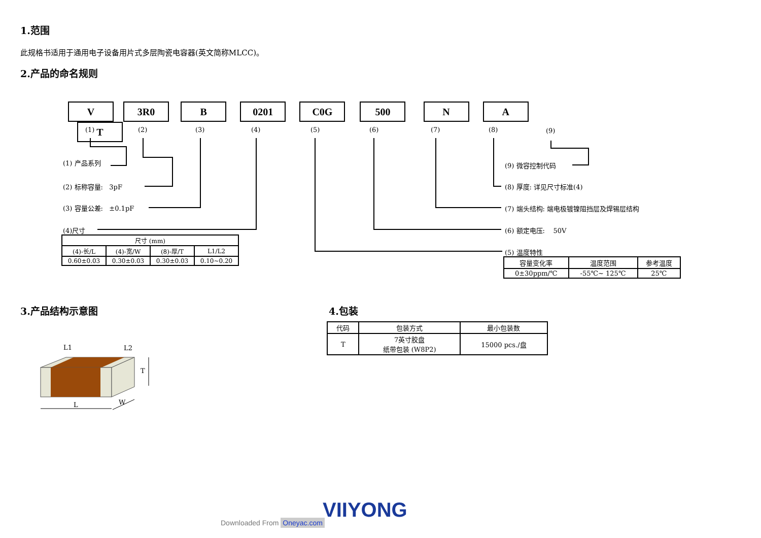1.范围
此规格书适用于通用电子设备用片式多层陶瓷电容器(英文简称MLCC)。
2.产品的命名规则
V 3R0 B 0201 C0G 500 N A T
(1) (2) (3) (4) (5) (6) (7) (8) (9)
(1) 产品系列
(2) 标称容量: 3pF
(3) 容量公差: ±0.1pF
(4)尺寸
| 尺寸 (mm) | | | |
| --- | --- | --- | --- |
| (4)-长/L | (4)-宽/W | (8)-厚/T | L1/L2 |
| 0.60±0.03 | 0.30±0.03 | 0.30±0.03 | 0.10~0.20 |
(9) 微容控制代码
(8) 厚度: 详见尺寸标准(4)
(7) 端头结构: 端电极镀镍阻挡层及焊锡层结构
(6) 额定电压: 50V
(5) 温度特性
| 容量变化率 | 温度范围 | 参考温度 |
| --- | --- | --- |
| 0±30ppm/℃ | -55℃~ 125℃ | 25℃ |
3.产品结构示意图
L1 L2
T
L W
4.包装
| 代码 | 包装方式 | 最小包装数 |
| --- | --- | --- |
| T | 7英寸胶盘 纸带包装 (W8P2) | 15000 pcs./盘 |
VIIYONG
Downloaded From Oneyac.com